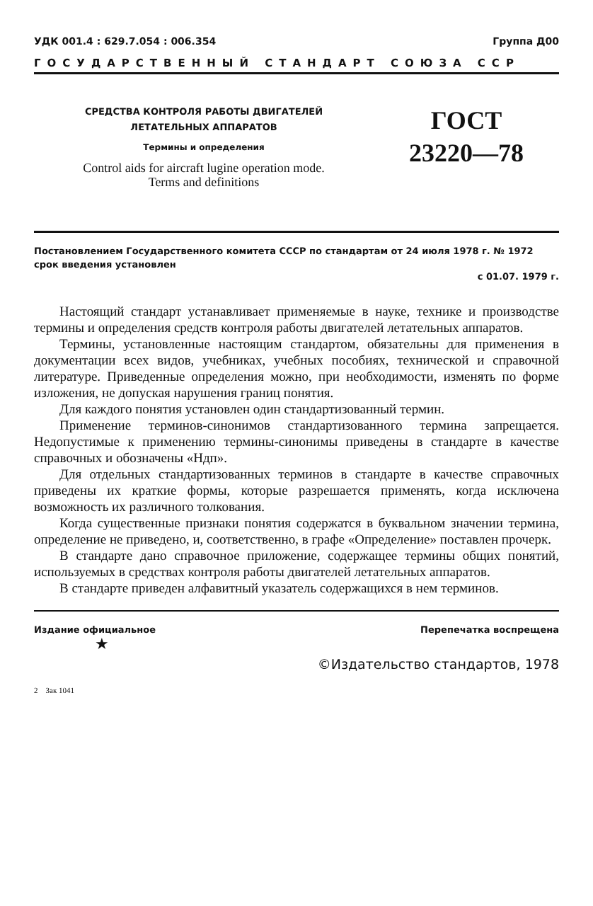УДК 001.4 : 629.7.054 : 006.354 Группа Д00
ГОСУДАРСТВЕННЫЙ СТАНДАРТ СОЮЗА ССР
СРЕДСТВА КОНТРОЛЯ РАБОТЫ ДВИГАТЕЛЕЙ
ЛЕТАТЕЛЬНЫХ АППАРАТОВ
Термины и определения
Control aids for aircraft lugine operation mode.
Terms and definitions
ГОСТ
23220—78
Постановлением Государственного комитета СССР по стандартам от 24 июля 1978 г. № 1972 срок введения установлен
с 01.07. 1979 г.
Настоящий стандарт устанавливает применяемые в науке, технике и производстве термины и определения средств контроля работы двигателей летательных аппаратов.
Термины, установленные настоящим стандартом, обязательны для применения в документации всех видов, учебниках, учебных пособиях, технической и справочной литературе. Приведенные определения можно, при необходимости, изменять по форме изложения, не допуская нарушения границ понятия.
Для каждого понятия установлен один стандартизованный термин.
Применение терминов-синонимов стандартизованного термина запрещается. Недопустимые к применению термины-синонимы приведены в стандарте в качестве справочных и обозначены «Ндп».
Для отдельных стандартизованных терминов в стандарте в качестве справочных приведены их краткие формы, которые разрешается применять, когда исключена возможность их различного толкования.
Когда существенные признаки понятия содержатся в буквальном значении термина, определение не приведено, и, соответственно, в графе «Определение» поставлен прочерк.
В стандарте дано справочное приложение, содержащее термины общих понятий, используемых в средствах контроля работы двигателей летательных аппаратов.
В стандарте приведен алфавитный указатель содержащихся в нем терминов.
Издание официальное Перепечатка воспрещена
★
©Издательство стандартов, 1978
2 Зак 1041